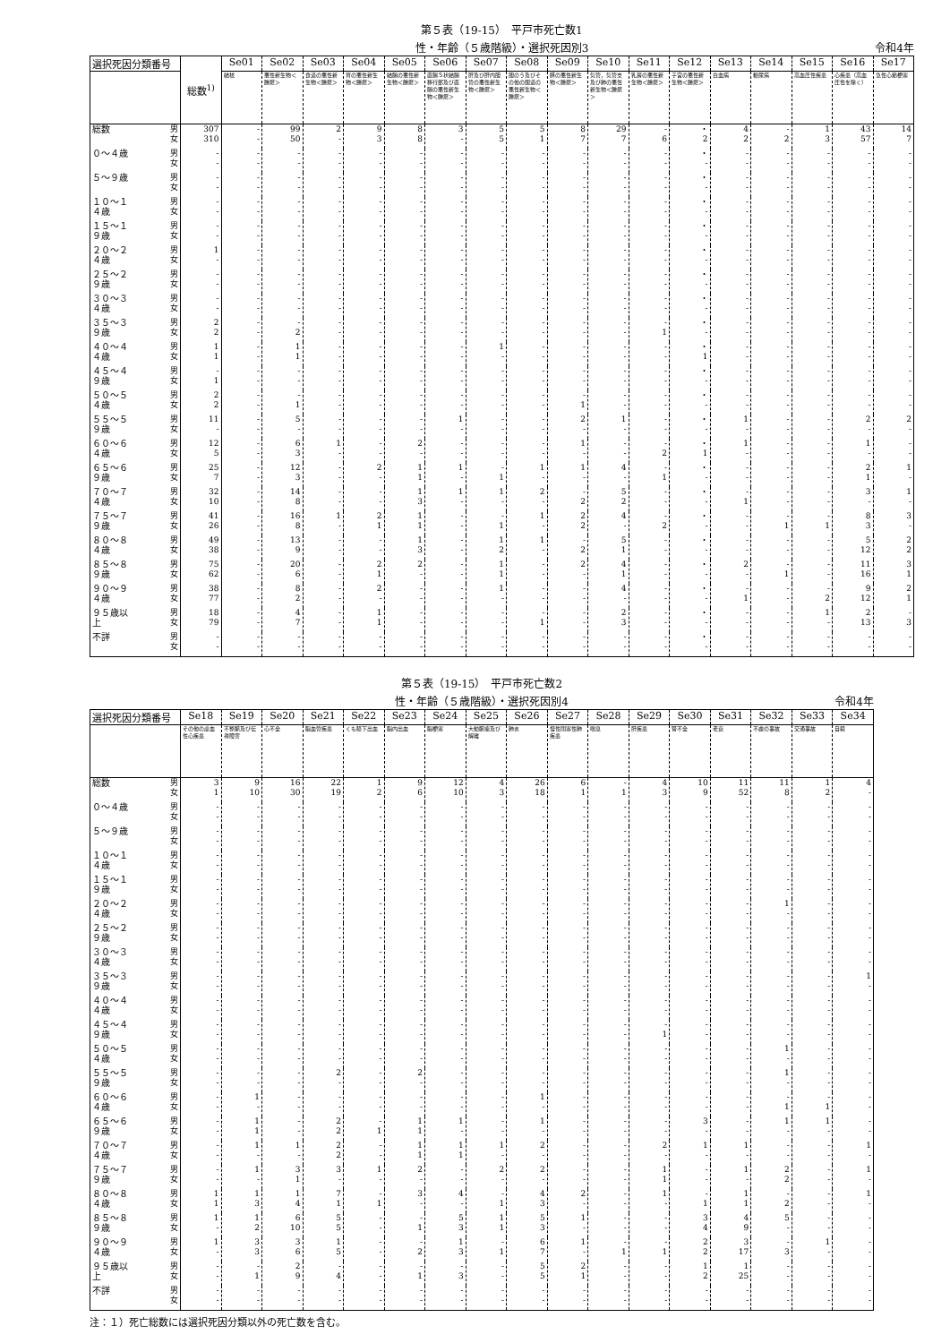第５表（19-15）　平戸市死亡数1
性・年齢（５歳階級）・選択死因別3
令和4年
| 選択死因分類番号 | | 総数<sup>1)</sup> | Se01 | Se02 | Se03 | Se04 | Se05 | Se06 | Se07 | Se08 | Se09 | Se10 | Se11 | Se12 | Se13 | Se14 | Se15 | Se16 | Se17 |
| --- | --- | --- | --- | --- | --- | --- | --- | --- | --- | --- | --- | --- | --- | --- | --- | --- | --- | --- | --- |
| | | | 結核 | 悪性新生物＜腫瘍＞ | 食道の悪性新生物＜腫瘍＞ | 胃の悪性新生物＜腫瘍＞ | 結腸の悪性新生物＜腫瘍＞ | 直腸Ｓ状結腸移行部及び直腸の悪性新生物＜腫瘍＞ | 肝及び肝内胆管の悪性新生物＜腫瘍＞ | 胆のう及びその他の胆道の悪性新生物＜腫瘍＞ | 膵の悪性新生物＜腫瘍＞ | 気管，気管支及び肺の悪性新生物＜腫瘍＞ | 乳房の悪性新生物＜腫瘍＞ | 子宮の悪性新生物＜腫瘍＞ | 白血病 | 糖尿病 | 高血圧性疾患 | 心疾患（高血圧性を除く） | 急性心筋梗塞 |
| 総数 | 男 女 | 307 310 | - - | 99 50 | 2 - | 9 3 | 8 8 | 3 - | 5 5 | 5 1 | 8 7 | 29 7 | - 6 | ・ 2 | 4 2 | - 2 | 1 3 | 43 57 | 14 7 |
| ０～４歳 | 男 女 | - - | - - | - - | - - | - - | - - | - - | - - | - - | - - | - - | - - | ・ - | - - | - - | - - | - - | - - |
| ５～９歳 | 男 女 | - - | - - | - - | - - | - - | - - | - - | - - | - - | - - | - - | - - | ・ - | - - | - - | - - | - - | - - |
| １０～１４歳 | 男 女 | - - | - - | - - | - - | - - | - - | - - | - - | - - | - - | - - | - - | ・ - | - - | - - | - - | - - | - - |
| １５～１９歳 | 男 女 | - - | - - | - - | - - | - - | - - | - - | - - | - - | - - | - - | - - | ・ - | - - | - - | - - | - - | - - |
| ２０～２４歳 | 男 女 | 1 - | - - | - - | - - | - - | - - | - - | - - | - - | - - | - - | - - | ・ - | - - | - - | - - | - - | - - |
| ２５～２９歳 | 男 女 | - - | - - | - - | - - | - - | - - | - - | - - | - - | - - | - - | - - | ・ - | - - | - - | - - | - - | - - |
| ３０～３４歳 | 男 女 | - - | - - | - - | - - | - - | - - | - - | - - | - - | - - | - - | - - | ・ - | - - | - - | - - | - - | - - |
| ３５～３９歳 | 男 女 | 2 2 | - - | - 2 | - - | - - | - - | - - | - - | - - | - - | - - | - 1 | ・ - | - - | - - | - - | - - | - - |
| ４０～４４歳 | 男 女 | 1 1 | - - | 1 1 | - - | - - | - - | - - | 1 - | - - | - - | - - | - - | ・ 1 | - - | - - | - - | - - | - - |
| ４５～４９歳 | 男 女 | - 1 | - - | - - | - - | - - | - - | - - | - - | - - | - - | - - | - - | ・ - | - - | - - | - - | - - | - - |
| ５０～５４歳 | 男 女 | 2 2 | - - | - 1 | - - | - - | - - | - - | - - | - - | - 1 | - - | - - | ・ - | - - | - - | - - | - - | - - |
| ５５～５９歳 | 男 女 | 11 - | - - | 5 - | - - | - - | - - | 1 - | - - | - - | 2 - | 1 - | - - | ・ - | 1 - | - - | - - | 2 - | 2 - |
| ６０～６４歳 | 男 女 | 12 5 | - - | 6 3 | 1 - | - - | 2 - | - - | - - | - - | 1 - | - - | - 2 | ・ 1 | 1 - | - - | - - | 1 - | - - |
| ６５～６９歳 | 男 女 | 25 7 | - - | 12 3 | - - | 2 - | 1 1 | 1 - | - 1 | 1 - | 1 - | 4 - | - 1 | ・ - | - - | - - | - - | 2 1 | 1 - |
| ７０～７４歳 | 男 女 | 32 10 | - - | 14 8 | - - | - - | 1 3 | 1 - | 1 - | 2 - | - 2 | 5 2 | - - | ・ - | - 1 | - - | - - | 3 - | 1 - |
| ７５～７９歳 | 男 女 | 41 26 | - - | 16 8 | 1 - | 2 1 | 1 1 | - - | - 1 | 1 - | 2 2 | 4 - | - 2 | ・ - | - - | - 1 | - 1 | 8 3 | 3 - |
| ８０～８４歳 | 男 女 | 49 38 | - - | 13 9 | - - | - - | 1 3 | - - | 1 2 | 1 - | - 2 | 5 1 | - - | ・ - | - - | - - | - - | 5 12 | 2 2 |
| ８５～８９歳 | 男 女 | 75 62 | - - | 20 6 | - - | 2 1 | 2 - | - - | 1 1 | - - | 2 - | 4 1 | - - | ・ - | 2 - | - 1 | - - | 11 16 | 3 1 |
| ９０～９４歳 | 男 女 | 38 77 | - - | 8 2 | - - | 2 - | - - | - - | 1 - | - - | - - | 4 - | - - | ・ - | - 1 | - - | - 2 | 9 12 | 2 1 |
| ９５歳以上 | 男 女 | 18 79 | - - | 4 7 | - - | 1 1 | - - | - - | - - | - 1 | - - | 2 3 | - - | ・ - | - - | - - | 1 - | 2 13 | - 3 |
| 不詳 | 男 女 | - - | - - | - - | - - | - - | - - | - - | - - | - - | - - | - - | - - | ・ - | - - | - - | - - | - - | - - |
第５表（19-15）　平戸市死亡数2
性・年齢（５歳階級）・選択死因別4
令和4年
| 選択死因分類番号 | | Se18 | Se19 | Se20 | Se21 | Se22 | Se23 | Se24 | Se25 | Se26 | Se27 | Se28 | Se29 | Se30 | Se31 | Se32 | Se33 | Se34 |
| --- | --- | --- | --- | --- | --- | --- | --- | --- | --- | --- | --- | --- | --- | --- | --- | --- | --- | --- |
| | | その他の虚血性心疾患 | 不整脈及び伝導障害 | 心不全 | 脳血管疾患 | くも膜下出血 | 脳内出血 | 脳梗塞 | 大動脈瘤及び解離 | 肺炎 | 慢性閉塞性肺疾患 | 喘息 | 肝疾患 | 腎不全 | 老衰 | 不慮の事故 | 交通事故 | 自殺 |
| 総数 | 男 女 | 3 1 | 9 10 | 16 30 | 22 19 | 1 2 | 9 6 | 12 10 | 4 3 | 26 18 | 6 1 | - 1 | 4 3 | 10 9 | 11 52 | 11 8 | 1 2 | 4 - |
| ０～４歳 | 男 女 | - - | - - | - - | - - | - - | - - | - - | - - | - - | - - | - - | - - | - - | - - | - - | - - | - - |
| ５～９歳 | 男 女 | - - | - - | - - | - - | - - | - - | - - | - - | - - | - - | - - | - - | - - | - - | - - | - - | - - |
| １０～１４歳 | 男 女 | - - | - - | - - | - - | - - | - - | - - | - - | - - | - - | - - | - - | - - | - - | - - | - - | - - |
| １５～１９歳 | 男 女 | - - | - - | - - | - - | - - | - - | - - | - - | - - | - - | - - | - - | - - | - - | - - | - - | - - |
| ２０～２４歳 | 男 女 | - - | - - | - - | - - | - - | - - | - - | - - | - - | - - | - - | - - | - - | - - | 1 - | - - | - - |
| ２５～２９歳 | 男 女 | - - | - - | - - | - - | - - | - - | - - | - - | - - | - - | - - | - - | - - | - - | - - | - - | - - |
| ３０～３４歳 | 男 女 | - - | - - | - - | - - | - - | - - | - - | - - | - - | - - | - - | - - | - - | - - | - - | - - | - - |
| ３５～３９歳 | 男 女 | - - | - - | - - | - - | - - | - - | - - | - - | - - | - - | - - | - - | - - | - - | - - | - - | 1 - |
| ４０～４４歳 | 男 女 | - - | - - | - - | - - | - - | - - | - - | - - | - - | - - | - - | - - | - - | - - | - - | - - | - - |
| ４５～４９歳 | 男 女 | - - | - - | - - | - - | - - | - - | - - | - - | - - | - - | - - | - 1 | - - | - - | - - | - - | - - |
| ５０～５４歳 | 男 女 | - - | - - | - - | - - | - - | - - | - - | - - | - - | - - | - - | - - | - - | - - | 1 - | - - | - - |
| ５５～５９歳 | 男 女 | - - | - - | - - | 2 - | - - | 2 - | - - | - - | - - | - - | - - | - - | - - | - - | 1 - | - - | - - |
| ６０～６４歳 | 男 女 | - - | 1 - | - - | - - | - - | - - | - - | - - | 1 - | - - | - - | - - | - - | - - | - 1 | - 1 | - - |
| ６５～６９歳 | 男 女 | - - | 1 1 | - - | 2 2 | - 1 | 1 1 | 1 - | - - | 1 - | - - | - - | - - | 3 - | - - | 1 - | 1 - | - - |
| ７０～７４歳 | 男 女 | - - | 1 - | 1 - | 2 2 | - - | 1 1 | 1 1 | 1 - | 2 - | - - | - - | 2 - | 1 - | 1 - | - - | - - | 1 - |
| ７５～７９歳 | 男 女 | - - | 1 - | 3 1 | 3 - | 1 - | 2 - | - - | 2 - | 2 - | - - | - - | 1 1 | - - | 1 - | 2 2 | - - | 1 - |
| ８０～８４歳 | 男 女 | 1 1 | 1 3 | 1 4 | 7 1 | - 1 | 3 - | 4 - | - 1 | 4 3 | 2 - | - - | 1 - | - 1 | 1 1 | - 2 | - - | 1 - |
| ８５～８９歳 | 男 女 | 1 - | 1 2 | 6 10 | 5 5 | - - | - 1 | 5 3 | 1 1 | 5 3 | 1 - | - - | - - | 3 4 | 4 9 | 5 - | - - | - - |
| ９０～９４歳 | 男 女 | 1 - | 3 3 | 3 6 | 1 5 | - - | - 2 | 1 3 | - 1 | 6 7 | 1 - | - 1 | - 1 | 2 2 | 3 17 | - 3 | 1 - | - - |
| ９５歳以上 | 男 女 | - - | - 1 | 2 9 | - 4 | - - | - 1 | - 3 | - - | 5 5 | 2 1 | - - | - - | 1 2 | 1 25 | - - | - - | - - |
| 不詳 | 男 女 | - - | - - | - - | - - | - - | - - | - - | - - | - - | - - | - - | - - | - - | - - | - - | - - | - - |
注：１）死亡総数には選択死因分類以外の死亡数を含む。